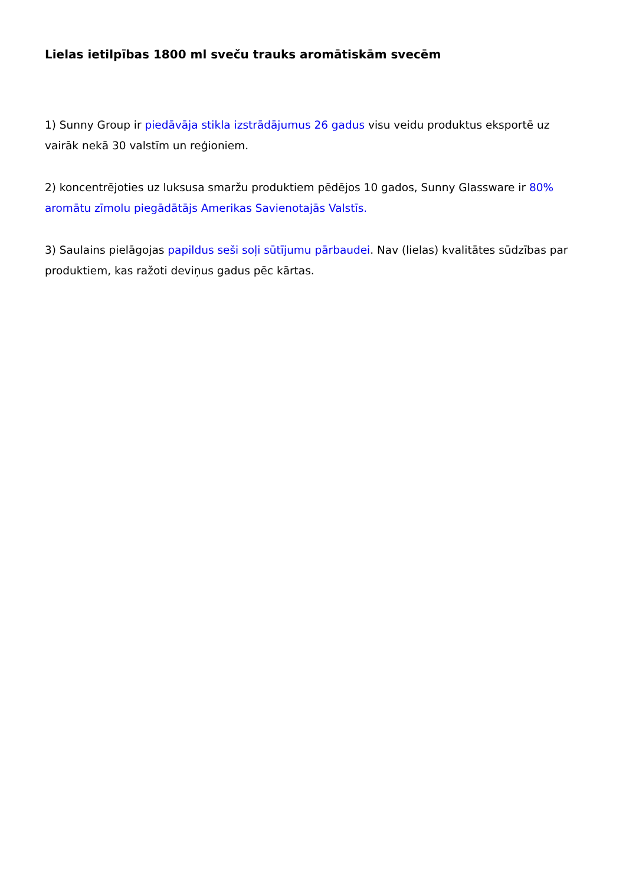Lielas ietilpības 1800 ml sveču trauks aromātiskām svecēm
1) Sunny Group ir piedāvāja stikla izstrādājumus 26 gadus visu veidu produktus eksportē uz vairāk nekā 30 valstīm un reģioniem.
2) koncentrējoties uz luksusa smaržu produktiem pēdējos 10 gados, Sunny Glassware ir 80% aromātu zīmolu piegādātājs Amerikas Savienotajās Valstīs.
3) Saulains pielāgojas papildus seši soļi sūtījumu pārbaudei. Nav (lielas) kvalitātes sūdzības par produktiem, kas ražoti deviņus gadus pēc kārtas.